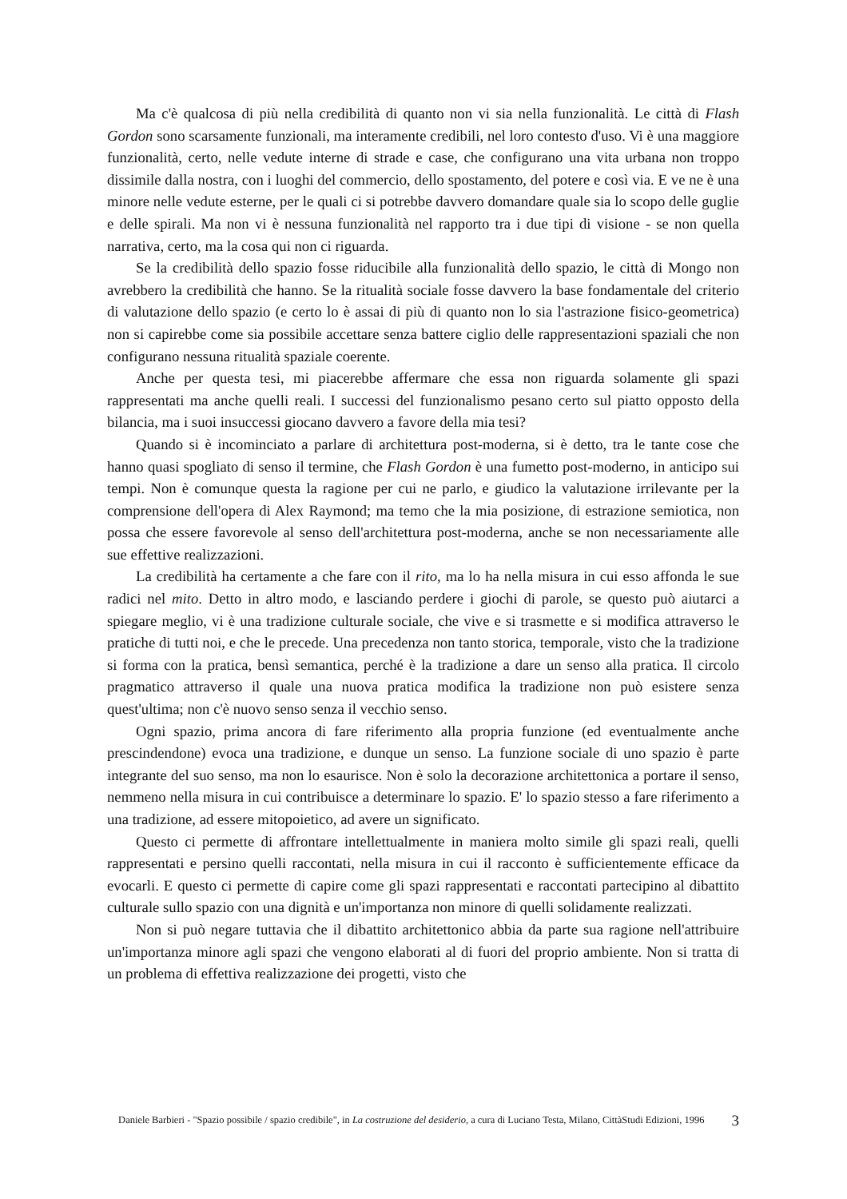Ma c'è qualcosa di più nella credibilità di quanto non vi sia nella funzionalità. Le città di Flash Gordon sono scarsamente funzionali, ma interamente credibili, nel loro contesto d'uso. Vi è una maggiore funzionalità, certo, nelle vedute interne di strade e case, che configurano una vita urbana non troppo dissimile dalla nostra, con i luoghi del commercio, dello spostamento, del potere e così via. E ve ne è una minore nelle vedute esterne, per le quali ci si potrebbe davvero domandare quale sia lo scopo delle guglie e delle spirali. Ma non vi è nessuna funzionalità nel rapporto tra i due tipi di visione - se non quella narrativa, certo, ma la cosa qui non ci riguarda.
Se la credibilità dello spazio fosse riducibile alla funzionalità dello spazio, le città di Mongo non avrebbero la credibilità che hanno. Se la ritualità sociale fosse davvero la base fondamentale del criterio di valutazione dello spazio (e certo lo è assai di più di quanto non lo sia l'astrazione fisico-geometrica) non si capirebbe come sia possibile accettare senza battere ciglio delle rappresentazioni spaziali che non configurano nessuna ritualità spaziale coerente.
Anche per questa tesi, mi piacerebbe affermare che essa non riguarda solamente gli spazi rappresentati ma anche quelli reali. I successi del funzionalismo pesano certo sul piatto opposto della bilancia, ma i suoi insuccessi giocano davvero a favore della mia tesi?
Quando si è incominciato a parlare di architettura post-moderna, si è detto, tra le tante cose che hanno quasi spogliato di senso il termine, che Flash Gordon è una fumetto post-moderno, in anticipo sui tempi. Non è comunque questa la ragione per cui ne parlo, e giudico la valutazione irrilevante per la comprensione dell'opera di Alex Raymond; ma temo che la mia posizione, di estrazione semiotica, non possa che essere favorevole al senso dell'architettura post-moderna, anche se non necessariamente alle sue effettive realizzazioni.
La credibilità ha certamente a che fare con il rito, ma lo ha nella misura in cui esso affonda le sue radici nel mito. Detto in altro modo, e lasciando perdere i giochi di parole, se questo può aiutarci a spiegare meglio, vi è una tradizione culturale sociale, che vive e si trasmette e si modifica attraverso le pratiche di tutti noi, e che le precede. Una precedenza non tanto storica, temporale, visto che la tradizione si forma con la pratica, bensì semantica, perché è la tradizione a dare un senso alla pratica. Il circolo pragmatico attraverso il quale una nuova pratica modifica la tradizione non può esistere senza quest'ultima; non c'è nuovo senso senza il vecchio senso.
Ogni spazio, prima ancora di fare riferimento alla propria funzione (ed eventualmente anche prescindendone) evoca una tradizione, e dunque un senso. La funzione sociale di uno spazio è parte integrante del suo senso, ma non lo esaurisce. Non è solo la decorazione architettonica a portare il senso, nemmeno nella misura in cui contribuisce a determinare lo spazio. E' lo spazio stesso a fare riferimento a una tradizione, ad essere mitopoietico, ad avere un significato.
Questo ci permette di affrontare intellettualmente in maniera molto simile gli spazi reali, quelli rappresentati e persino quelli raccontati, nella misura in cui il racconto è sufficientemente efficace da evocarli. E questo ci permette di capire come gli spazi rappresentati e raccontati partecipino al dibattito culturale sullo spazio con una dignità e un'importanza non minore di quelli solidamente realizzati.
Non si può negare tuttavia che il dibattito architettonico abbia da parte sua ragione nell'attribuire un'importanza minore agli spazi che vengono elaborati al di fuori del proprio ambiente. Non si tratta di un problema di effettiva realizzazione dei progetti, visto che
Daniele Barbieri - "Spazio possibile / spazio credibile", in La costruzione del desiderio, a cura di Luciano Testa, Milano, CittàStudi Edizioni, 1996
3